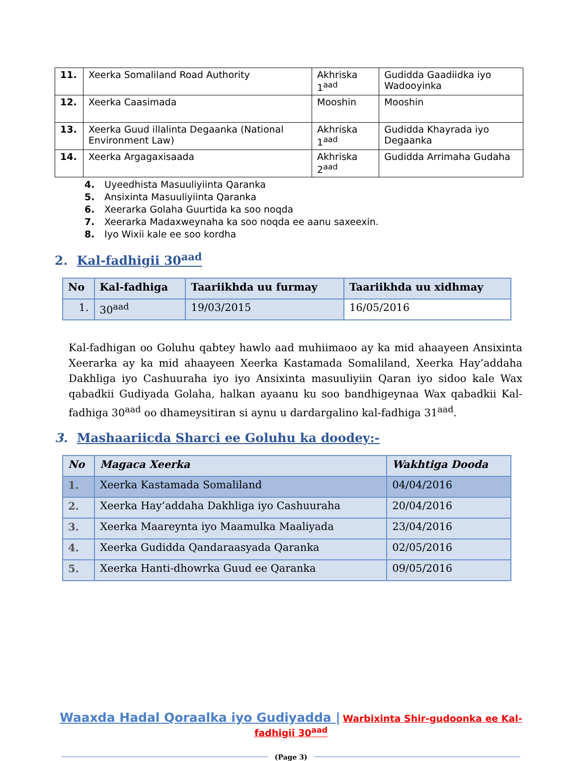| 11. | Xeerka Somaliland Road Authority | Akhriska 1<sup>aad</sup> | Gudidda Gaadiidka iyo Wadooyinka |
| 12. | Xeerka Caasimada | Mooshin | Mooshin |
| 13. | Xeerka Guud illalinta Degaanka (National Environment Law) | Akhriska 1<sup>aad</sup> | Gudidda Khayrada iyo Degaanka |
| 14. | Xeerka Argagaxisaada | Akhriska 2<sup>aad</sup> | Gudidda Arrimaha Gudaha |
4. Uyeedhista Masuuliyiinta Qaranka
5. Ansixinta Masuuliyiinta Qaranka
6. Xeerarka Golaha Guurtida ka soo noqda
7. Xeerarka Madaxweynaha ka soo noqda ee aanu saxeexin.
8. Iyo Wixii kale ee soo kordha
2. Kal-fadhigii 30<sup>aad</sup>
| No | Kal-fadhiga | Taariikhda uu furmay | Taariikhda uu xidhmay |
| --- | --- | --- | --- |
| 1. | 30<sup>aad</sup> | 19/03/2015 | 16/05/2016 |
Kal-fadhigan oo Goluhu qabtey hawlo aad muhiimaoo ay ka mid ahaayeen Ansixinta Xeerarka ay ka mid ahaayeen Xeerka Kastamada Somaliland, Xeerka Hay’addaha Dakhliga iyo Cashuuraha iyo iyo Ansixinta masuuliyiin Qaran iyo sidoo kale Wax qabadkii Gudiyada Golaha, halkan ayaanu ku soo bandhigeynaa Wax qabadkii Kal-fadhiga 30<sup>aad</sup> oo dhameysitiran si aynu u dardargalino kal-fadhiga 31<sup>aad</sup>.
3. Mashaariicda Sharci ee Goluhu ka doodey:-
| No | Magaca Xeerka | Wakhtiga Dooda |
| --- | --- | --- |
| 1. | Xeerka Kastamada Somaliland | 04/04/2016 |
| 2. | Xeerka Hay’addaha Dakhliga iyo Cashuuraha | 20/04/2016 |
| 3. | Xeerka Maareynta iyo Maamulka Maaliyada | 23/04/2016 |
| 4. | Xeerka Gudidda Qandaraasyada Qaranka | 02/05/2016 |
| 5. | Xeerka Hanti-dhowrka Guud ee Qaranka | 09/05/2016 |
Waaxda Hadal Qoraalka iyo Gudiyadda | Warbixinta Shir-gudoonka ee Kal-fadhigii 30<sup>aad</sup>
(Page 3)